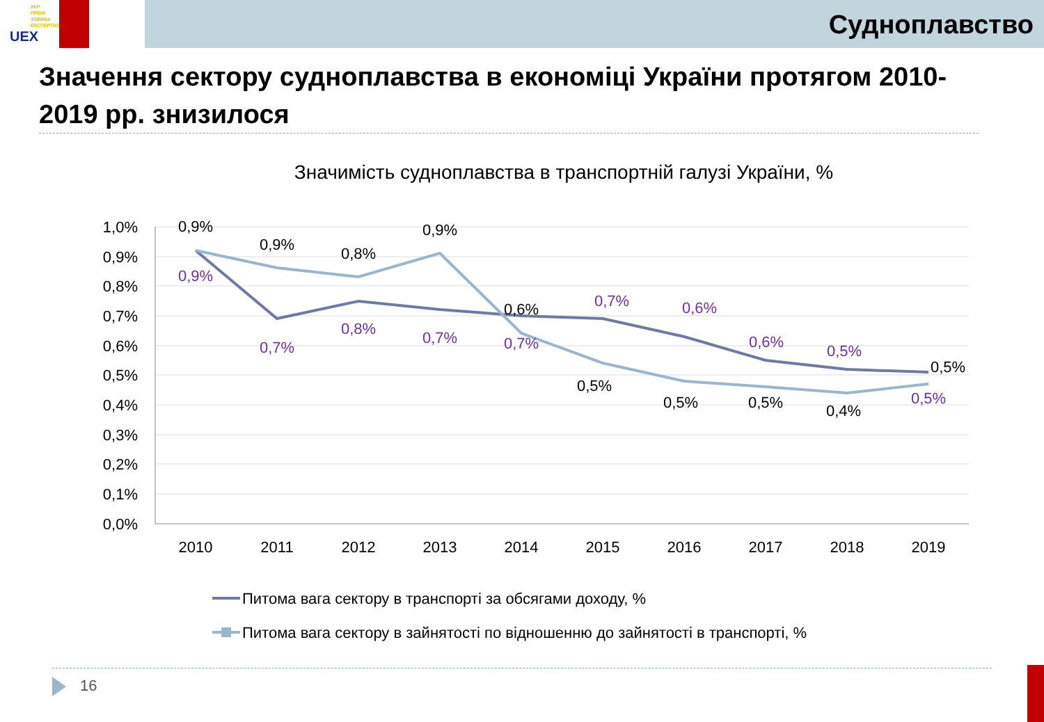УКР
ПРОМ
ЗОВНІШ
ЕКСПЕРТИЗА
UEX
Судноплавство
Значення сектору судноплавства в економіці України протягом 2010-2019 рр. знизилося
Значимість судноплавства в транспортній галузі України, %
1,0%
0,9%
0,8%
0,7%
0,6%
0,5%
0,4%
0,3%
0,2%
0,1%
0,0%
2010
2011
2012
2013
2014
2015
2016
2017
2018
2019
0,9%
0,9%
0,8%
0,9%
0,6%
0,5%
0,5%
0,5%
0,4%
0,5%
0,9%
0,7%
0,8%
0,7%
0,7%
0,7%
0,6%
0,6%
0,5%
0,5%
Питома вага сектору в транспорті за обсягами доходу, %
Питома вага сектору в зайнятості по відношенню до зайнятості в транспорті, %
16